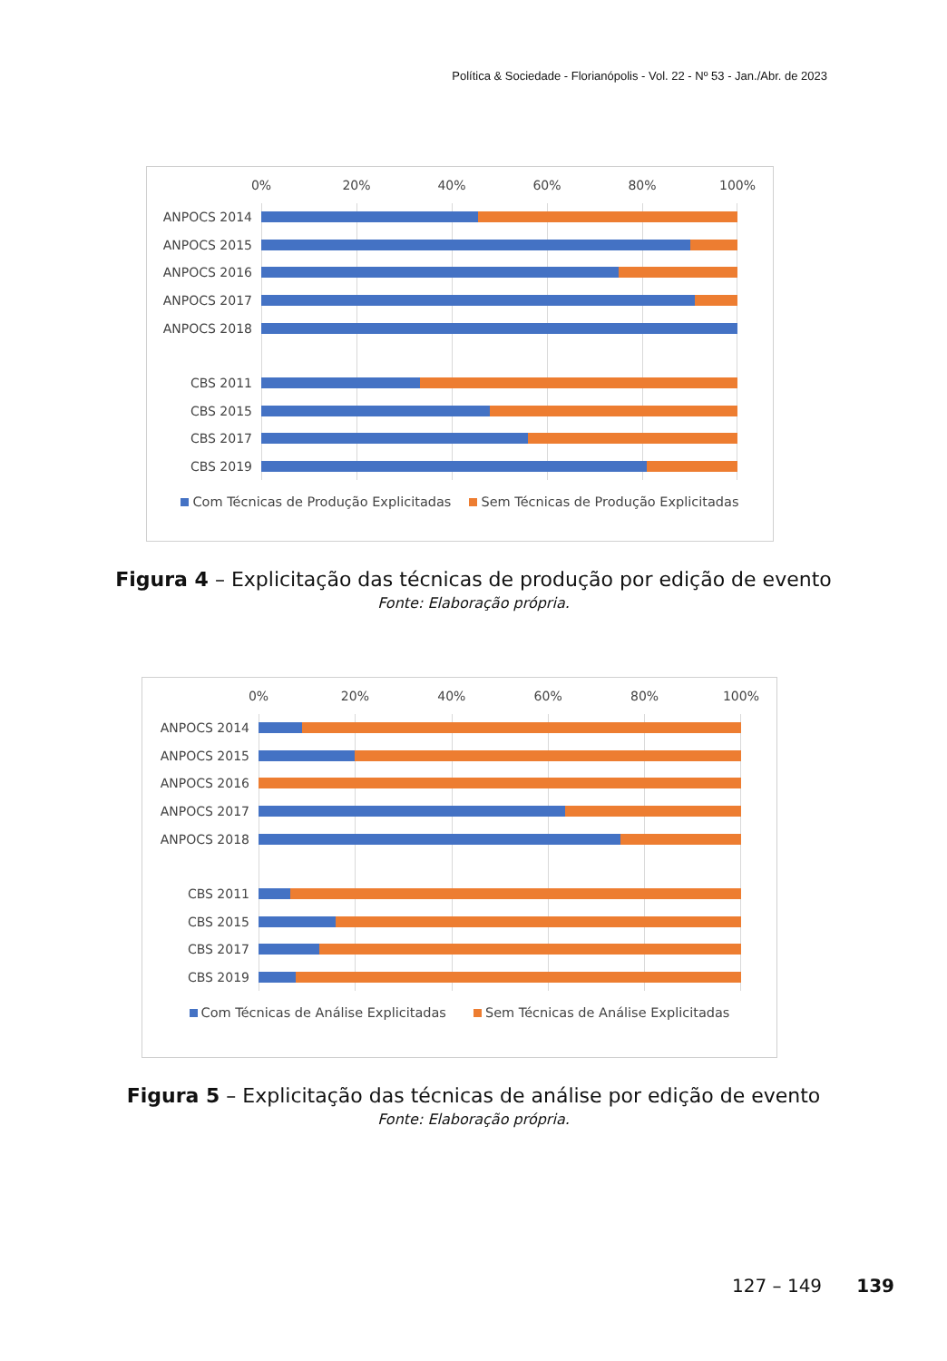Política & Sociedade - Florianópolis - Vol. 22 - Nº 53 - Jan./Abr. de 2023
0% 20% 40% 60% 80% 100%
ANPOCS 2014
ANPOCS 2015
ANPOCS 2016
ANPOCS 2017
ANPOCS 2018
CBS 2011
CBS 2015
CBS 2017
CBS 2019
Com Técnicas de Produção Explicitadas Sem Técnicas de Produção Explicitadas
Figura 4 – Explicitação das técnicas de produção por edição de evento
Fonte: Elaboração própria.
0% 20% 40% 60% 80% 100%
ANPOCS 2014
ANPOCS 2015
ANPOCS 2016
ANPOCS 2017
ANPOCS 2018
CBS 2011
CBS 2015
CBS 2017
CBS 2019
Com Técnicas de Análise Explicitadas Sem Técnicas de Análise Explicitadas
Figura 5 – Explicitação das técnicas de análise por edição de evento
Fonte: Elaboração própria.
127 – 149 139